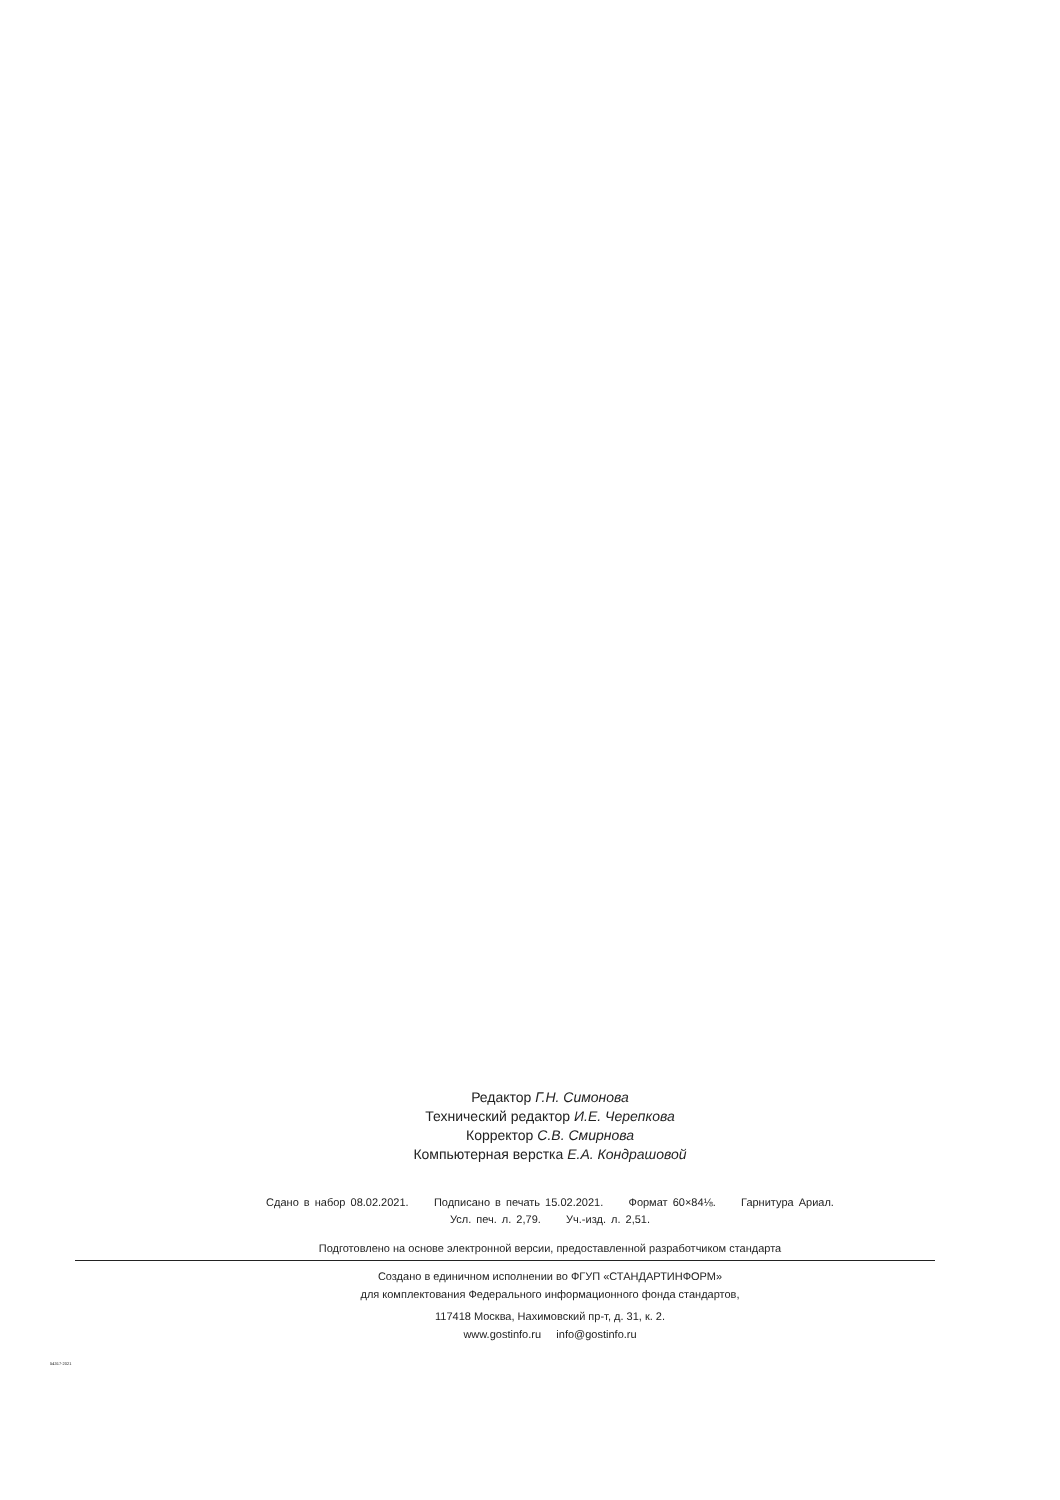Редактор Г.Н. Симонова
Технический редактор И.Е. Черепкова
Корректор С.В. Смирнова
Компьютерная верстка Е.А. Кондрашовой
Сдано в набор 08.02.2021. Подписано в печать 15.02.2021. Формат 60×84⅛. Гарнитура Ариал.
Усл. печ. л. 2,79. Уч.-изд. л. 2,51.
Подготовлено на основе электронной версии, предоставленной разработчиком стандарта
Создано в единичном исполнении во ФГУП «СТАНДАРТИНФОРМ»
для комплектования Федерального информационного фонда стандартов,
117418 Москва, Нахимовский пр-т, д. 31, к. 2.
www.gostinfo.ru info@gostinfo.ru
54317-2021